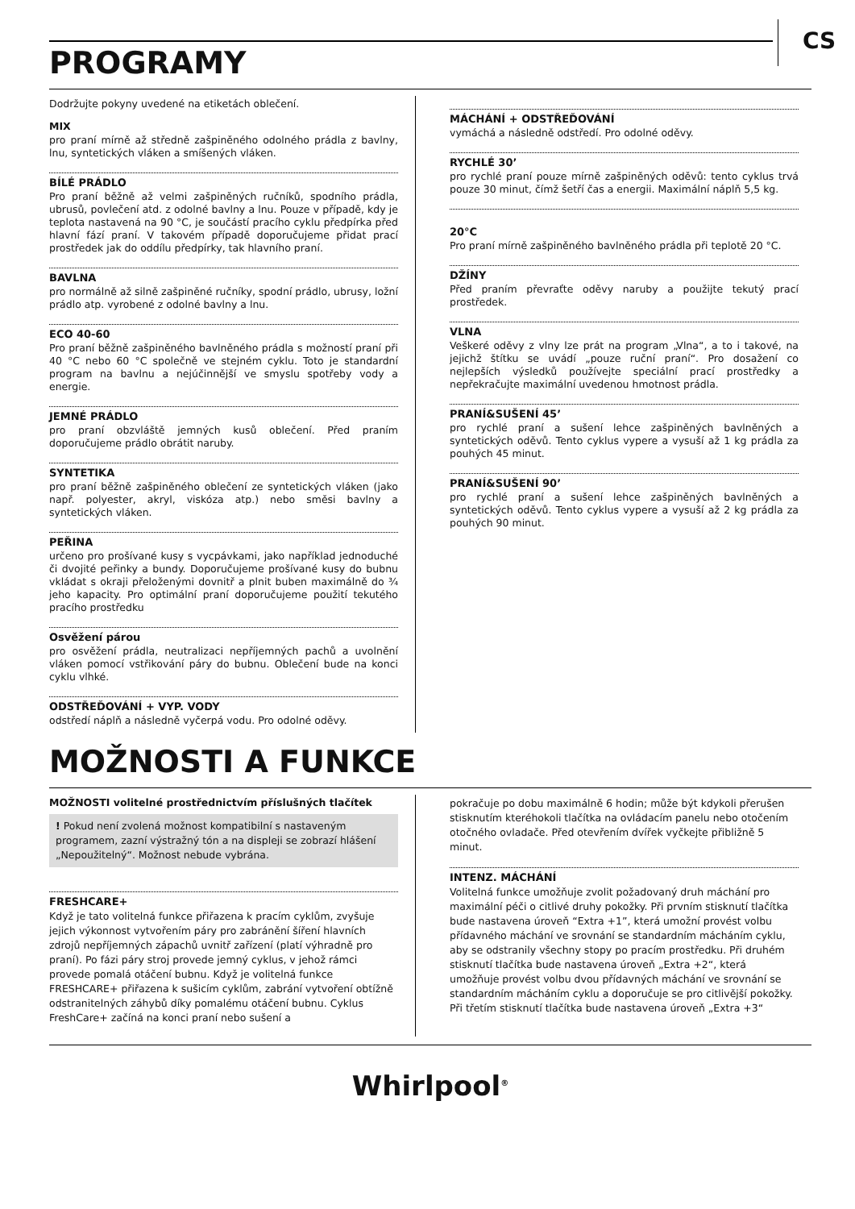PROGRAMY
CS
Dodržujte pokyny uvedené na etiketách oblečení.
MIX
pro praní mírně až středně zašpiněného odolného prádla z bavlny, lnu, syntetických vláken a smíšených vláken.
BÍLÉ PRÁDLO
Pro praní běžně až velmi zašpiněných ručníků, spodního prádla, ubrusů, povlečení atd. z odolné bavlny a lnu. Pouze v případě, kdy je teplota nastavená na 90 °C, je součástí pracího cyklu předpírka před hlavní fází praní. V takovém případě doporučujeme přidat prací prostředek jak do oddílu předpírky, tak hlavního praní.
BAVLNA
pro normálně až silně zašpiněné ručníky, spodní prádlo, ubrusy, ložní prádlo atp. vyrobené z odolné bavlny a lnu.
ECO 40-60
Pro praní běžně zašpiněného bavlněného prádla s možností praní při 40 °C nebo 60 °C společně ve stejném cyklu. Toto je standardní program na bavlnu a nejúčinnější ve smyslu spotřeby vody a energie.
JEMNÉ PRÁDLO
pro praní obzvláště jemných kusů oblečení. Před praním doporučujeme prádlo obrátit naruby.
SYNTETIKA
pro praní běžně zašpiněného oblečení ze syntetických vláken (jako např. polyester, akryl, viskóza atp.) nebo směsi bavlny a syntetických vláken.
PEŘINA
určeno pro prošívané kusy s vycpávkami, jako například jednoduché či dvojité peřinky a bundy. Doporučujeme prošívané kusy do bubnu vkládat s okraji přeloženými dovnitř a plnit buben maximálně do ¾ jeho kapacity. Pro optimální praní doporučujeme použití tekutého pracího prostředku
Osvěžení párou
pro osvěžení prádla, neutralizaci nepříjemných pachů a uvolnění vláken pomocí vstřikování páry do bubnu. Oblečení bude na konci cyklu vlhké.
ODSTŘEĎOVÁNÍ + VYP. VODY
odstředí náplň a následně vyčerpá vodu. Pro odolné oděvy.
MÁCHÁNÍ + ODSTŘEĎOVÁNÍ
vymáchá a následně odstředí. Pro odolné oděvy.
RYCHLÉ 30’
pro rychlé praní pouze mírně zašpiněných oděvů: tento cyklus trvá pouze 30 minut, čímž šetří čas a energii. Maximální náplň 5,5 kg.
20°C
Pro praní mírně zašpiněného bavlněného prádla při teplotě 20 °C.
DŽÍNY
Před praním převraťte oděvy naruby a použijte tekutý prací prostředek.
VLNA
Veškeré oděvy z vlny lze prát na program „Vlna“, a to i takové, na jejichž štítku se uvádí „pouze ruční praní“. Pro dosažení co nejlepších výsledků používejte speciální prací prostředky a nepřekračujte maximální uvedenou hmotnost prádla.
PRANÍ&SUŠENÍ 45’
pro rychlé praní a sušení lehce zašpiněných bavlněných a syntetických oděvů. Tento cyklus vypere a vysuší až 1 kg prádla za pouhých 45 minut.
PRANÍ&SUŠENÍ 90’
pro rychlé praní a sušení lehce zašpiněných bavlněných a syntetických oděvů. Tento cyklus vypere a vysuší až 2 kg prádla za pouhých 90 minut.
MOŽNOSTI A FUNKCE
MOŽNOSTI volitelné prostřednictvím příslušných tlačítek
! Pokud není zvolená možnost kompatibilní s nastaveným programem, zazní výstražný tón a na displeji se zobrazí hlášení „Nepoužitelný“. Možnost nebude vybrána.
FRESHCARE+
Když je tato volitelná funkce přiřazena k pracím cyklům, zvyšuje jejich výkonnost vytvořením páry pro zabránění šíření hlavních zdrojů nepříjemných zápachů uvnitř zařízení (platí výhradně pro praní). Po fázi páry stroj provede jemný cyklus, v jehož rámci provede pomalá otáčení bubnu. Když je volitelná funkce FRESHCARE+ přiřazena k sušicím cyklům, zabrání vytvoření obtížně odstranitelných záhybů díky pomalému otáčení bubnu. Cyklus FreshCare+ začíná na konci praní nebo sušení a
pokračuje po dobu maximálně 6 hodin; může být kdykoli přerušen stisknutím kteréhokoli tlačítka na ovládacím panelu nebo otočením otočného ovladače. Před otevřením dvířek vyčkejte přibližně 5 minut.
INTENZ. MÁCHÁNÍ
Volitelná funkce umožňuje zvolit požadovaný druh máchání pro maximální péči o citlivé druhy pokožky. Při prvním stisknutí tlačítka bude nastavena úroveň “Extra +1”, která umožní provést volbu přídavného máchání ve srovnání se standardním mácháním cyklu, aby se odstranily všechny stopy po pracím prostředku. Při druhém stisknutí tlačítka bude nastavena úroveň „Extra +2“, která umožňuje provést volbu dvou přídavných máchání ve srovnání se standardním mácháním cyklu a doporučuje se pro citlivější pokožky. Při třetím stisknutí tlačítka bude nastavena úroveň „Extra +3“
Whirlpool<sup>®</sup>